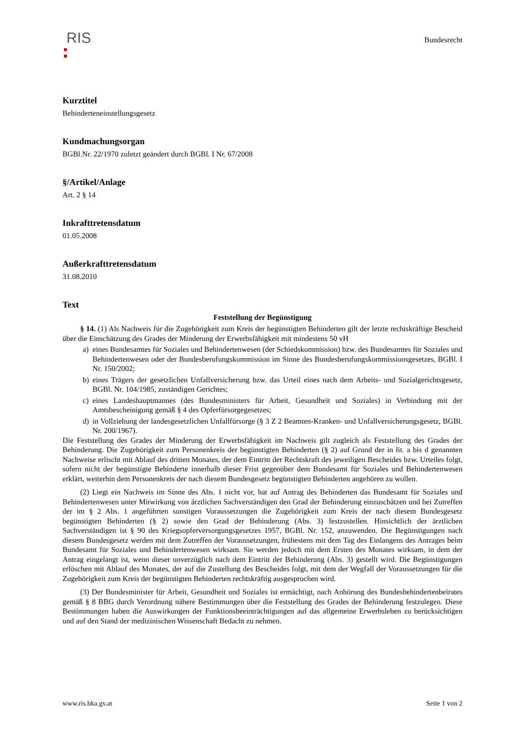RIS
Bundesrecht
Kurztitel
Behinderteneinstellungsgesetz
Kundmachungsorgan
BGBl.Nr. 22/1970 zuletzt geändert durch BGBl. I Nr. 67/2008
§/Artikel/Anlage
Art. 2 § 14
Inkrafttretensdatum
01.05.2008
Außerkrafttretensdatum
31.08.2010
Text
Feststellung der Begünstigung
§ 14. (1) Als Nachweis für die Zugehörigkeit zum Kreis der begünstigten Behinderten gilt der letzte rechtskräftige Bescheid über die Einschätzung des Grades der Minderung der Erwerbsfähigkeit mit mindestens 50 vH
a) eines Bundesamtes für Soziales und Behindertenwesen (der Schiedskommission) bzw. des Bundesamtes für Soziales und Behindertenwesen oder der Bundesberufungskommission im Sinne des Bundesberufungskommissionsgesetzes, BGBl. I Nr. 150/2002;
b) eines Trägers der gesetzlichen Unfallversicherung bzw. das Urteil eines nach dem Arbeits- und Sozialgerichtsgesetz, BGBl. Nr. 104/1985, zuständigen Gerichtes;
c) eines Landeshauptmannes (des Bundesministers für Arbeit, Gesundheit und Soziales) in Verbindung mit der Amtsbescheinigung gemäß § 4 des Opferfürsorgegesetzes;
d) in Vollziehung der landesgesetzlichen Unfallfürsorge (§ 3 Z 2 Beamten-Kranken- und Unfallversicherungsgesetz, BGBl. Nr. 200/1967).
Die Feststellung des Grades der Minderung der Erwerbsfähigkeit im Nachweis gilt zugleich als Feststellung des Grades der Behinderung. Die Zugehörigkeit zum Personenkreis der begünstigten Behinderten (§ 2) auf Grund der in lit. a bis d genannten Nachweise erlischt mit Ablauf des dritten Monates, der dem Eintritt der Rechtskraft des jeweiligen Bescheides bzw. Urteiles folgt, sofern nicht der begünstigte Behinderte innerhalb dieser Frist gegenüber dem Bundesamt für Soziales und Behindertenwesen erklärt, weiterhin dem Personenkreis der nach diesem Bundesgesetz begünstigten Behinderten angehören zu wollen.
(2) Liegt ein Nachweis im Sinne des Abs. 1 nicht vor, hat auf Antrag des Behinderten das Bundesamt für Soziales und Behindertenwesen unter Mitwirkung von ärztlichen Sachverständigen den Grad der Behinderung einzuschätzen und bei Zutreffen der im § 2 Abs. 1 angeführten sonstigen Voraussetzungen die Zugehörigkeit zum Kreis der nach diesem Bundesgesetz begünstigten Behinderten (§ 2) sowie den Grad der Behinderung (Abs. 3) festzustellen. Hinsichtlich der ärztlichen Sachverständigen ist § 90 des Kriegsopferversorgungsgesetzes 1957, BGBl. Nr. 152, anzuwenden. Die Begünstigungen nach diesem Bundesgesetz werden mit dem Zutreffen der Voraussetzungen, frühestens mit dem Tag des Einlangens des Antrages beim Bundesamt für Soziales und Behindertenwesen wirksam. Sie werden jedoch mit dem Ersten des Monates wirksam, in dem der Antrag eingelangt ist, wenn dieser unverzüglich nach dem Eintritt der Behinderung (Abs. 3) gestellt wird. Die Begünstigungen erlöschen mit Ablauf des Monates, der auf die Zustellung des Bescheides folgt, mit dem der Wegfall der Voraussetzungen für die Zugehörigkeit zum Kreis der begünstigten Behinderten rechtskräftig ausgesprochen wird.
(3) Der Bundesminister für Arbeit, Gesundheit und Soziales ist ermächtigt, nach Anhörung des Bundesbehindertenbeirates gemäß § 8 BBG durch Verordnung nähere Bestimmungen über die Feststellung des Grades der Behinderung festzulegen. Diese Bestimmungen haben die Auswirkungen der Funktionsbeeinträchtigungen auf das allgemeine Erwerbsleben zu berücksichtigen und auf den Stand der medizinischen Wissenschaft Bedacht zu nehmen.
www.ris.bka.gv.at Seite 1 von 2